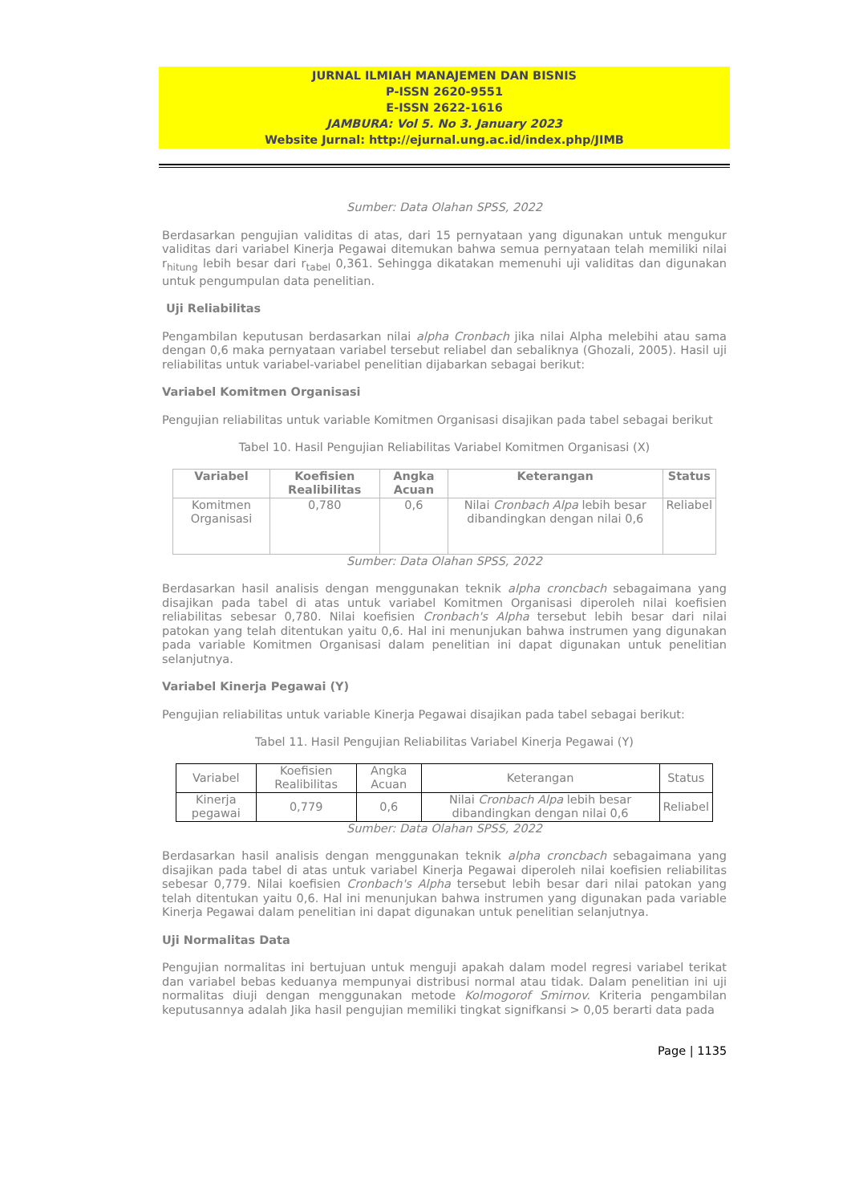JURNAL ILMIAH MANAJEMEN DAN BISNIS
P-ISSN 2620-9551
E-ISSN 2622-1616
JAMBURA: Vol 5. No 3. January 2023
Website Jurnal: http://ejurnal.ung.ac.id/index.php/JIMB
Sumber: Data Olahan SPSS, 2022
Berdasarkan pengujian validitas di atas, dari 15 pernyataan yang digunakan untuk mengukur validitas dari variabel Kinerja Pegawai ditemukan bahwa semua pernyataan telah memiliki nilai r<sub>hitung</sub> lebih besar dari r<sub>tabel</sub> 0,361. Sehingga dikatakan memenuhi uji validitas dan digunakan untuk pengumpulan data penelitian.
Uji Reliabilitas
Pengambilan keputusan berdasarkan nilai alpha Cronbach jika nilai Alpha melebihi atau sama dengan 0,6 maka pernyataan variabel tersebut reliabel dan sebaliknya (Ghozali, 2005). Hasil uji reliabilitas untuk variabel-variabel penelitian dijabarkan sebagai berikut:
Variabel Komitmen Organisasi
Pengujian reliabilitas untuk variable Komitmen Organisasi disajikan pada tabel sebagai berikut
Tabel 10. Hasil Pengujian Reliabilitas Variabel Komitmen Organisasi (X)
| Variabel | Koefisien Realibilitas | Angka Acuan | Keterangan | Status |
| --- | --- | --- | --- | --- |
| Komitmen Organisasi | 0,780 | 0,6 | Nilai Cronbach Alpa lebih besar dibandingkan dengan nilai 0,6 | Reliabel |
Sumber: Data Olahan SPSS, 2022
Berdasarkan hasil analisis dengan menggunakan teknik alpha croncbach sebagaimana yang disajikan pada tabel di atas untuk variabel Komitmen Organisasi diperoleh nilai koefisien reliabilitas sebesar 0,780. Nilai koefisien Cronbach's Alpha tersebut lebih besar dari nilai patokan yang telah ditentukan yaitu 0,6. Hal ini menunjukan bahwa instrumen yang digunakan pada variable Komitmen Organisasi dalam penelitian ini dapat digunakan untuk penelitian selanjutnya.
Variabel Kinerja Pegawai (Y)
Pengujian reliabilitas untuk variable Kinerja Pegawai disajikan pada tabel sebagai berikut:
Tabel 11. Hasil Pengujian Reliabilitas Variabel Kinerja Pegawai (Y)
| Variabel | Koefisien Realibilitas | Angka Acuan | Keterangan | Status |
| --- | --- | --- | --- | --- |
| Kinerja pegawai | 0,779 | 0,6 | Nilai Cronbach Alpa lebih besar dibandingkan dengan nilai 0,6 | Reliabel |
Sumber: Data Olahan SPSS, 2022
Berdasarkan hasil analisis dengan menggunakan teknik alpha croncbach sebagaimana yang disajikan pada tabel di atas untuk variabel Kinerja Pegawai diperoleh nilai koefisien reliabilitas sebesar 0,779. Nilai koefisien Cronbach's Alpha tersebut lebih besar dari nilai patokan yang telah ditentukan yaitu 0,6. Hal ini menunjukan bahwa instrumen yang digunakan pada variable Kinerja Pegawai dalam penelitian ini dapat digunakan untuk penelitian selanjutnya.
Uji Normalitas Data
Pengujian normalitas ini bertujuan untuk menguji apakah dalam model regresi variabel terikat dan variabel bebas keduanya mempunyai distribusi normal atau tidak. Dalam penelitian ini uji normalitas diuji dengan menggunakan metode Kolmogorof Smirnov. Kriteria pengambilan keputusannya adalah Jika hasil pengujian memiliki tingkat signifkansi > 0,05 berarti data pada
Page | 1135